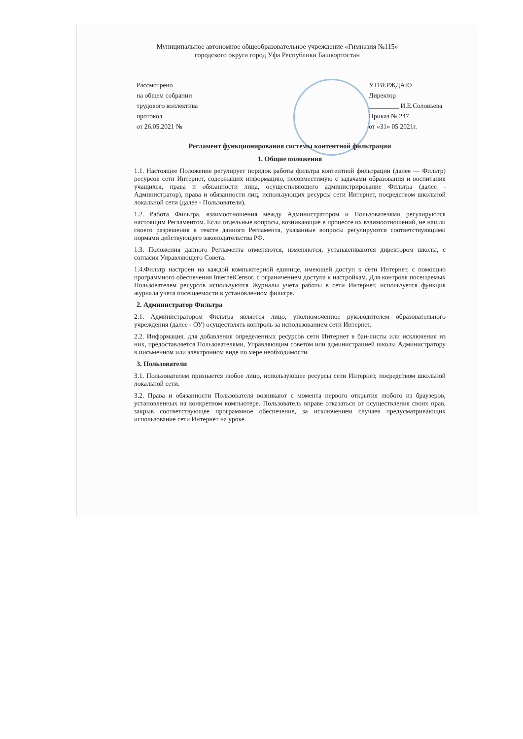Муниципальное автономное общеобразовательное учреждение «Гимназия №115»
городского округа город Уфа Республики Башкортостан
Рассмотрено
на общем собрании
трудового коллектива
протокол
от 26.05.2021 №
УТВЕРЖДАЮ
Директор
_________ И.Е.Соловьева
Приказ № 247
от «31» 05 2021г.
Регламент функционирования системы контентной фильтрации
1. Общие положения
1.1. Настоящее Положение регулирует порядок работы фильтра контентной фильтрации (далее — Фильтр) ресурсов сети Интернет, содержащих информацию, несовместимую с задачами образования и воспитания учащихся, права и обязанности лица, осуществляющего администрирование Фильтра (далее - Администратор), права и обязанности лиц, использующих ресурсы сети Интернет, посредством школьной локальной сети (далее - Пользователи).
1.2. Работа Фильтра, взаимоотношения между Администратором и Пользователями регулируются настоящим Регламентом. Если отдельные вопросы, возникающие в процессе их взаимоотношений, не нашли своего разрешения в тексте данного Регламента, указанные вопросы регулируются соответствующими нормами действующего законодательства РФ.
1.3. Положения данного Регламента отменяются, изменяются, устанавливаются директором школы, с согласия Управляющего Совета.
1.4.Фильтр настроен на каждой компьютерной единице, имеющей доступ к сети Интернет, с помощью программного обеспечения InternetCensor, с ограничением доступа к настройкам. Для контроля посещаемых Пользователем ресурсов используются Журналы учета работы в сети Интернет, используется функция журнала учета посещаемости в установленном фильтре.
2. Администратор Фильтра
2.1. Администратором Фильтра является лицо, уполномоченное руководителем образовательного учреждения (далее - ОУ) осуществлять контроль за использованием сети Интернет.
2.2. Информация, для добавления определенных ресурсов сети Интернет в бан-листы или исключения из них, предоставляется Пользователями, Управляющим советом или администрацией школы Администратору в письменном или электронном виде по мере необходимости.
3. Пользователи
3.1. Пользователем признается любое лицо, использующее ресурсы сети Интернет, посредством школьной локальной сети.
3.2. Права и обязанности Пользователя возникают с момента первого открытия любого из браузеров, установленных на конкретном компьютере. Пользователь вправе отказаться от осуществления своих прав, закрыв соответствующее программное обеспечение, за исключением случаев предусматривающих использование сети Интернет на уроке.